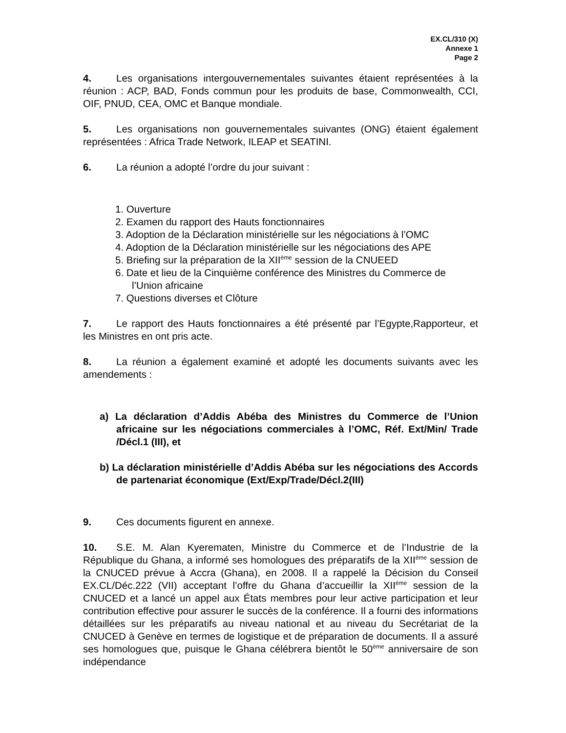EX.CL/310 (X)
Annexe 1
Page 2
4. Les organisations intergouvernementales suivantes étaient représentées à la réunion : ACP, BAD, Fonds commun pour les produits de base, Commonwealth, CCI, OIF, PNUD, CEA, OMC et Banque mondiale.
5. Les organisations non gouvernementales suivantes (ONG) étaient également représentées : Africa Trade Network, ILEAP et SEATINI.
6. La réunion a adopté l’ordre du jour suivant :
1. Ouverture
2. Examen du rapport des Hauts fonctionnaires
3. Adoption de la Déclaration ministérielle sur les négociations à l’OMC
4. Adoption de la Déclaration ministérielle sur les négociations des APE
5. Briefing sur la préparation de la XII<sup>ème</sup> session de la CNUEED
6. Date et lieu de la Cinquième conférence des Ministres du Commerce de l’Union africaine
7. Questions diverses et Clôture
7. Le rapport des Hauts fonctionnaires a été présenté par l’Egypte,Rapporteur, et les Ministres en ont pris acte.
8. La réunion a également examiné et adopté les documents suivants avec les amendements :
a) La déclaration d’Addis Abéba des Ministres du Commerce de l’Union africaine sur les négociations commerciales à l’OMC, Réf. Ext/Min/ Trade /Décl.1 (III), et
b) La déclaration ministérielle d’Addis Abéba sur les négociations des Accords de partenariat économique (Ext/Exp/Trade/Décl.2(III)
9. Ces documents figurent en annexe.
10. S.E. M. Alan Kyerematen, Ministre du Commerce et de l’Industrie de la République du Ghana, a informé ses homologues des préparatifs de la XII<sup>ème</sup> session de la CNUCED prévue à Accra (Ghana), en 2008. Il a rappelé la Décision du Conseil EX.CL/Déc.222 (VII) acceptant l’offre du Ghana d’accueillir la XII<sup>ème</sup> session de la CNUCED et a lancé un appel aux États membres pour leur active participation et leur contribution effective pour assurer le succès de la conférence. Il a fourni des informations détaillées sur les préparatifs au niveau national et au niveau du Secrétariat de la CNUCED à Genève en termes de logistique et de préparation de documents. Il a assuré ses homologues que, puisque le Ghana célébrera bientôt le 50<sup>ème</sup> anniversaire de son indépendance